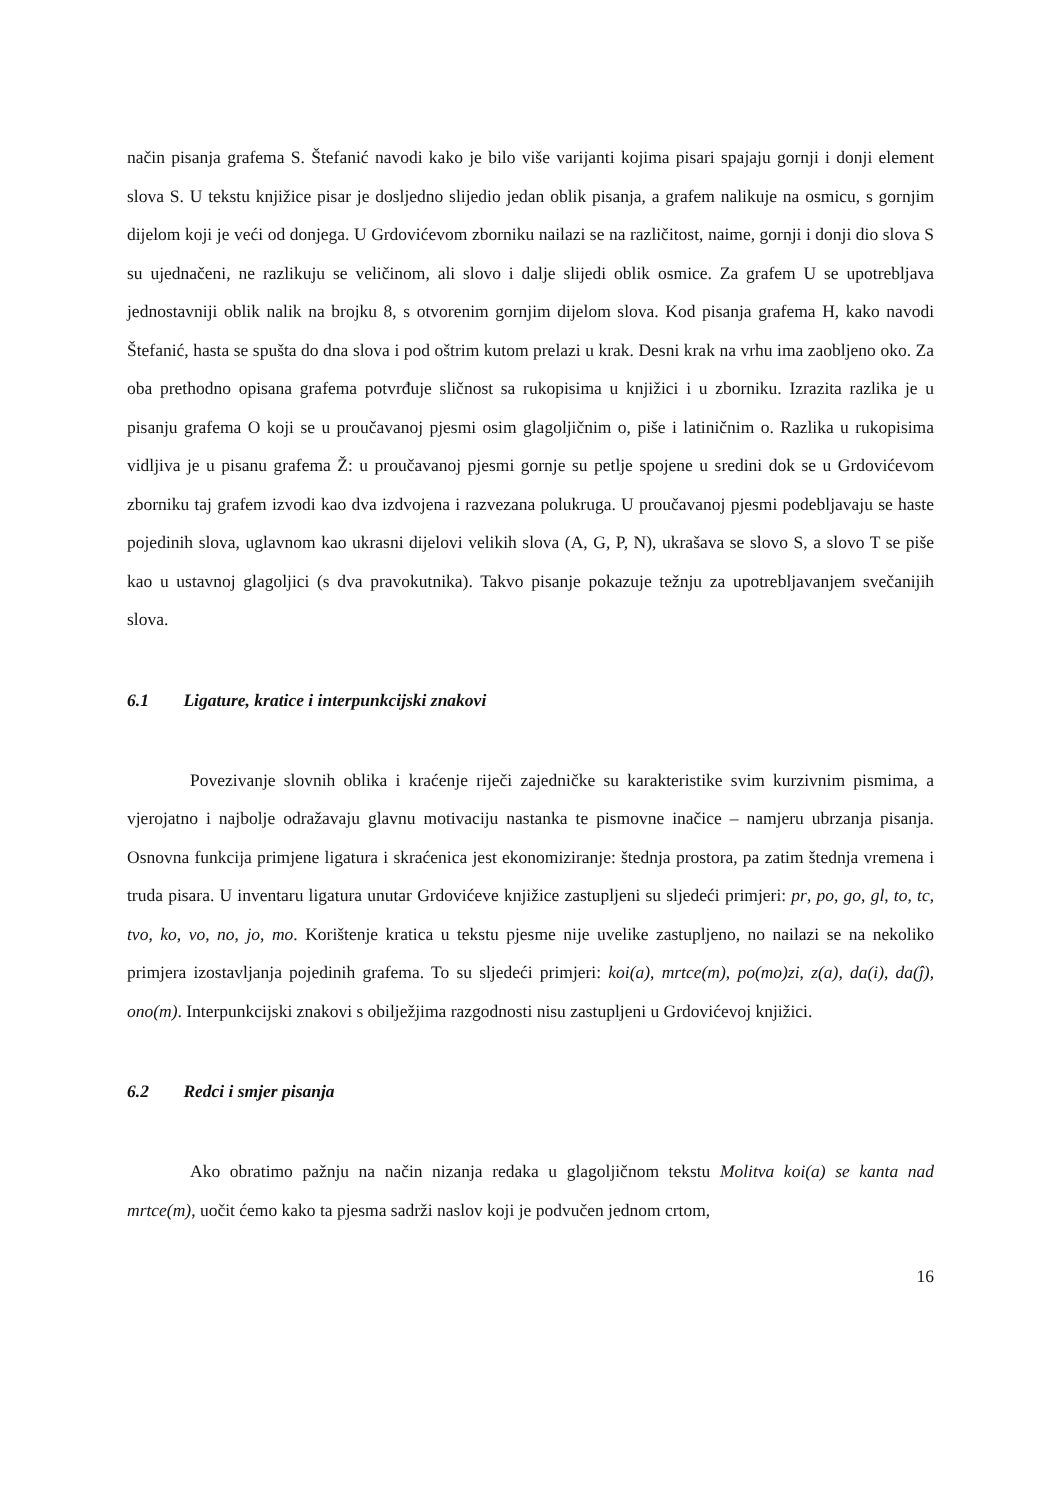način pisanja grafema S. Štefanić navodi kako je bilo više varijanti kojima pisari spajaju gornji i donji element slova S. U tekstu knjižice pisar je dosljedno slijedio jedan oblik pisanja, a grafem nalikuje na osmicu, s gornjim dijelom koji je veći od donjega. U Grdovićevom zborniku nailazi se na različitost, naime, gornji i donji dio slova S su ujednačeni, ne razlikuju se veličinom, ali slovo i dalje slijedi oblik osmice. Za grafem U se upotrebljava jednostavniji oblik nalik na brojku 8, s otvorenim gornjim dijelom slova. Kod pisanja grafema H, kako navodi Štefanić, hasta se spušta do dna slova i pod oštrim kutom prelazi u krak. Desni krak na vrhu ima zaobljeno oko. Za oba prethodno opisana grafema potvrđuje sličnost sa rukopisima u knjižici i u zborniku. Izrazita razlika je u pisanju grafema O koji se u proučavanoj pjesmi osim glagoljičnim o, piše i latiničnim o. Razlika u rukopisima vidljiva je u pisanu grafema Ž: u proučavanoj pjesmi gornje su petlje spojene u sredini dok se u Grdovićevom zborniku taj grafem izvodi kao dva izdvojena i razvezana polukruga. U proučavanoj pjesmi podebljavaju se haste pojedinih slova, uglavnom kao ukrasni dijelovi velikih slova (A, G, P, N), ukrašava se slovo S, a slovo T se piše kao u ustavnoj glagoljici (s dva pravokutnika). Takvo pisanje pokazuje težnju za upotrebljavanjem svečanijih slova.
6.1 Ligature, kratice i interpunkcijski znakovi
Povezivanje slovnih oblika i kraćenje riječi zajedničke su karakteristike svim kurzivnim pismima, a vjerojatno i najbolje odražavaju glavnu motivaciju nastanka te pismovne inačice – namjeru ubrzanja pisanja. Osnovna funkcija primjene ligatura i skraćenica jest ekonomiziranje: štednja prostora, pa zatim štednja vremena i truda pisara. U inventaru ligatura unutar Grdovićeve knjižice zastupljeni su sljedeći primjeri: pr, po, go, gl, to, tc, tvo, ko, vo, no, jo, mo. Korištenje kratica u tekstu pjesme nije uvelike zastupljeno, no nailazi se na nekoliko primjera izostavljanja pojedinih grafema. To su sljedeći primjeri: koi(a), mrtce(m), po(mo)zi, z(a), da(i), da(ĵ), ono(m). Interpunkcijski znakovi s obilježjima razgodnosti nisu zastupljeni u Grdovićevoj knjižici.
6.2 Redci i smjer pisanja
Ako obratimo pažnju na način nizanja redaka u glagoljičnom tekstu Molitva koi(a) se kanta nad mrtce(m), uočit ćemo kako ta pjesma sadrži naslov koji je podvučen jednom crtom,
16